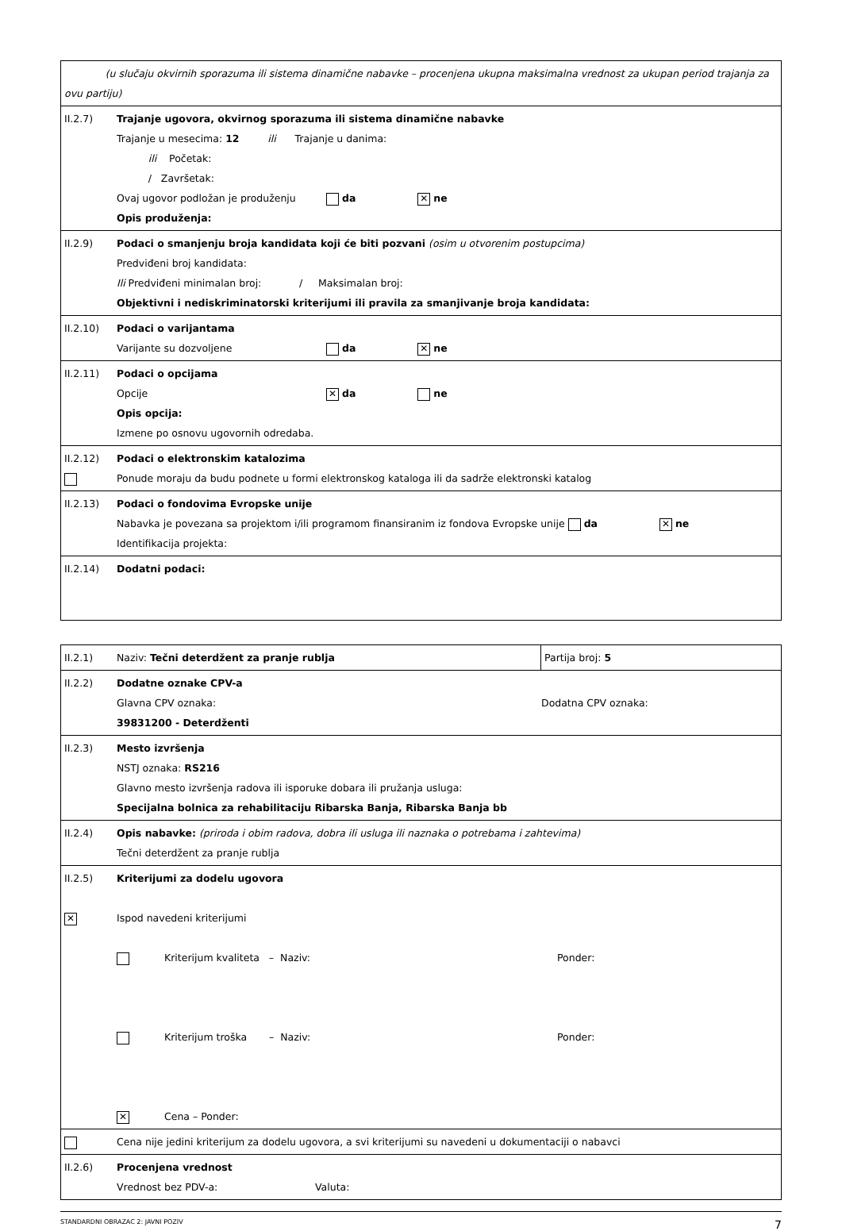| (u slučaju okvirnih sporazuma ili sistema dinamične nabavke – procenjena ukupna maksimalna vrednost za ukupan period trajanja za ovu partiju) | |
| II.2.7) | Trajanje ugovora, okvirnog sporazuma ili sistema dinamične nabavke Trajanje u mesecima: 12 ili Trajanje u danima: ili Početak: / Završetak: Ovaj ugovor podložan je produženju da ✕ ne Opis produženja: |
| II.2.9) | Podaci o smanjenju broja kandidata koji će biti pozvani (osim u otvorenim postupcima) Predviđeni broj kandidata: Ili Predviđeni minimalan broj: / Maksimalan broj: Objektivni i nediskriminatorski kriterijumi ili pravila za smanjivanje broja kandidata: |
| II.2.10) | Podaci o varijantama Varijante su dozvoljene da ✕ ne |
| II.2.11) | Podaci o opcijama Opcije ✕ da ne Opis opcija: Izmene po osnovu ugovornih odredaba. |
| II.2.12) | Podaci o elektronskim katalozima Ponude moraju da budu podnete u formi elektronskog kataloga ili da sadrže elektronski katalog |
| II.2.13) | Podaci o fondovima Evropske unije Nabavka je povezana sa projektom i/ili programom finansiranim iz fondova Evropske unije da ✕ ne Identifikacija projekta: |
| II.2.14) | Dodatni podaci: |
| II.2.1) | Naziv: Tečni deterdžent za pranje rublja | Partija broj: 5 |
| II.2.2) | Dodatne oznake CPV-a Glavna CPV oznaka: Dodatna CPV oznaka: 39831200 - Deterdženti | |
| II.2.3) | Mesto izvršenja NSTJ oznaka: RS216 Glavno mesto izvršenja radova ili isporuke dobara ili pružanja usluga: Specijalna bolnica za rehabilitaciju Ribarska Banja, Ribarska Banja bb | |
| II.2.4) | Opis nabavke: (priroda i obim radova, dobra ili usluga ili naznaka o potrebama i zahtevima) Tečni deterdžent za pranje rublja | |
| II.2.5) ✕ | Kriterijumi za dodelu ugovora Ispod navedeni kriterijumi Kriterijum kvaliteta – Naziv: Ponder: Kriterijum troška – Naziv: Ponder: ✕ Cena – Ponder: | |
| | Cena nije jedini kriterijum za dodelu ugovora, a svi kriterijumi su navedeni u dokumentaciji o nabavci | |
| II.2.6) | Procenjena vrednost Vrednost bez PDV-a: Valuta: | |
STANDARDNI OBRAZAC 2: JAVNI POZIV 7